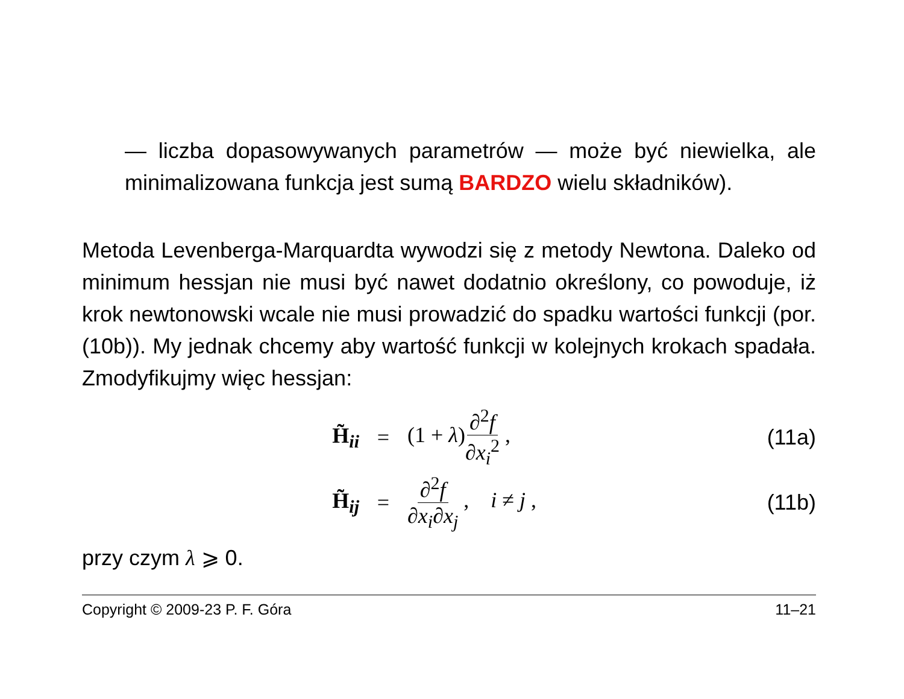— liczba dopasowywanych parametrów — może być niewielka, ale minimalizowana funkcja jest sumą BARDZO wielu składników).
Metoda Levenberga-Marquardta wywodzi się z metody Newtona. Daleko od minimum hessjan nie musi być nawet dodatnio określony, co powoduje, iż krok newtonowski wcale nie musi prowadzić do spadku wartości funkcji (por. (10b)). My jednak chcemy aby wartość funkcji w kolejnych krokach spadała. Zmodyfikujmy więc hessjan:
H̃<sub>ii</sub> = (1 + λ)∂<sup>2</sup>f ∂x<sub>i</sub><sup>2</sup> , (11a)
H̃<sub>ij</sub> = ∂<sup>2</sup>f ∂x<sub>i</sub>∂x<sub>j</sub> , i ≠ j , (11b)
przy czym λ ⩾ 0.
Copyright © 2009-23 P. F. Góra 11–21